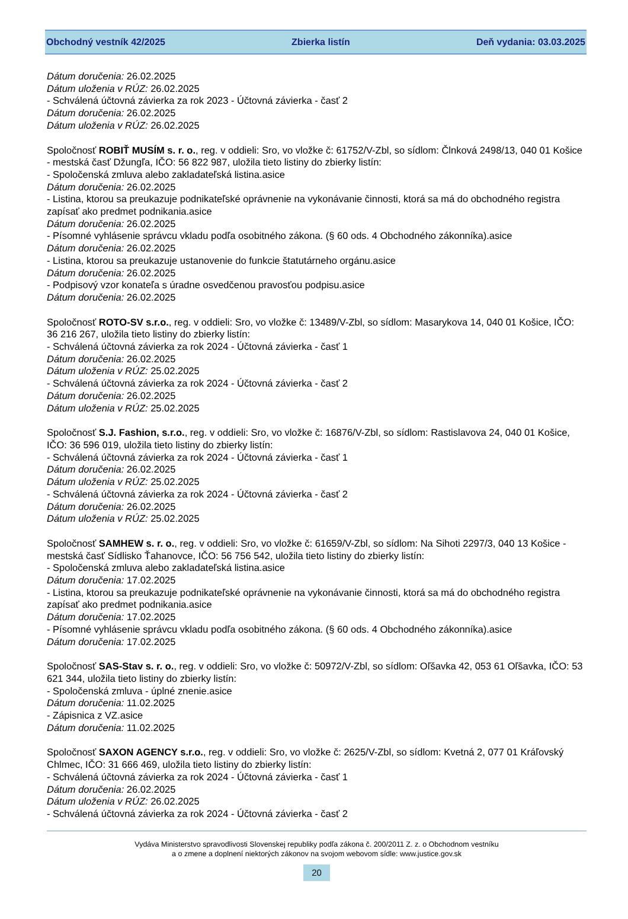Obchodný vestník 42/2025 Zbierka listín Deň vydania: 03.03.2025
Dátum doručenia: 26.02.2025
Dátum uloženia v RÚZ: 26.02.2025
- Schválená účtovná závierka za rok 2023 - Účtovná závierka - časť 2
Dátum doručenia: 26.02.2025
Dátum uloženia v RÚZ: 26.02.2025
Spoločnosť ROBIŤ MUSÍM s. r. o., reg. v oddieli: Sro, vo vložke č: 61752/V-Zbl, so sídlom: Člnková 2498/13, 040 01 Košice - mestská časť Džungľa, IČO: 56 822 987, uložila tieto listiny do zbierky listín:
- Spoločenská zmluva alebo zakladateľská listina.asice
Dátum doručenia: 26.02.2025
- Listina, ktorou sa preukazuje podnikateľské oprávnenie na vykonávanie činnosti, ktorá sa má do obchodného registra zapísať ako predmet podnikania.asice
Dátum doručenia: 26.02.2025
- Písomné vyhlásenie správcu vkladu podľa osobitného zákona. (§ 60 ods. 4 Obchodného zákonníka).asice
Dátum doručenia: 26.02.2025
- Listina, ktorou sa preukazuje ustanovenie do funkcie štatutárneho orgánu.asice
Dátum doručenia: 26.02.2025
- Podpisový vzor konateľa s úradne osvedčenou pravosťou podpisu.asice
Dátum doručenia: 26.02.2025
Spoločnosť ROTO-SV s.r.o., reg. v oddieli: Sro, vo vložke č: 13489/V-Zbl, so sídlom: Masarykova 14, 040 01 Košice, IČO: 36 216 267, uložila tieto listiny do zbierky listín:
- Schválená účtovná závierka za rok 2024 - Účtovná závierka - časť 1
Dátum doručenia: 26.02.2025
Dátum uloženia v RÚZ: 25.02.2025
- Schválená účtovná závierka za rok 2024 - Účtovná závierka - časť 2
Dátum doručenia: 26.02.2025
Dátum uloženia v RÚZ: 25.02.2025
Spoločnosť S.J. Fashion, s.r.o., reg. v oddieli: Sro, vo vložke č: 16876/V-Zbl, so sídlom: Rastislavova 24, 040 01 Košice, IČO: 36 596 019, uložila tieto listiny do zbierky listín:
- Schválená účtovná závierka za rok 2024 - Účtovná závierka - časť 1
Dátum doručenia: 26.02.2025
Dátum uloženia v RÚZ: 25.02.2025
- Schválená účtovná závierka za rok 2024 - Účtovná závierka - časť 2
Dátum doručenia: 26.02.2025
Dátum uloženia v RÚZ: 25.02.2025
Spoločnosť SAMHEW s. r. o., reg. v oddieli: Sro, vo vložke č: 61659/V-Zbl, so sídlom: Na Sihoti 2297/3, 040 13 Košice - mestská časť Sídlisko Ťahanovce, IČO: 56 756 542, uložila tieto listiny do zbierky listín:
- Spoločenská zmluva alebo zakladateľská listina.asice
Dátum doručenia: 17.02.2025
- Listina, ktorou sa preukazuje podnikateľské oprávnenie na vykonávanie činnosti, ktorá sa má do obchodného registra zapísať ako predmet podnikania.asice
Dátum doručenia: 17.02.2025
- Písomné vyhlásenie správcu vkladu podľa osobitného zákona. (§ 60 ods. 4 Obchodného zákonníka).asice
Dátum doručenia: 17.02.2025
Spoločnosť SAS-Stav s. r. o., reg. v oddieli: Sro, vo vložke č: 50972/V-Zbl, so sídlom: Oľšavka 42, 053 61 Oľšavka, IČO: 53 621 344, uložila tieto listiny do zbierky listín:
- Spoločenská zmluva - úplné znenie.asice
Dátum doručenia: 11.02.2025
- Zápisnica z VZ.asice
Dátum doručenia: 11.02.2025
Spoločnosť SAXON AGENCY s.r.o., reg. v oddieli: Sro, vo vložke č: 2625/V-Zbl, so sídlom: Kvetná 2, 077 01 Kráľovský Chlmec, IČO: 31 666 469, uložila tieto listiny do zbierky listín:
- Schválená účtovná závierka za rok 2024 - Účtovná závierka - časť 1
Dátum doručenia: 26.02.2025
Dátum uloženia v RÚZ: 26.02.2025
- Schválená účtovná závierka za rok 2024 - Účtovná závierka - časť 2
Vydáva Ministerstvo spravodlivosti Slovenskej republiky podľa zákona č. 200/2011 Z. z. o Obchodnom vestníku
a o zmene a doplnení niektorých zákonov na svojom webovom sídle: www.justice.gov.sk
20